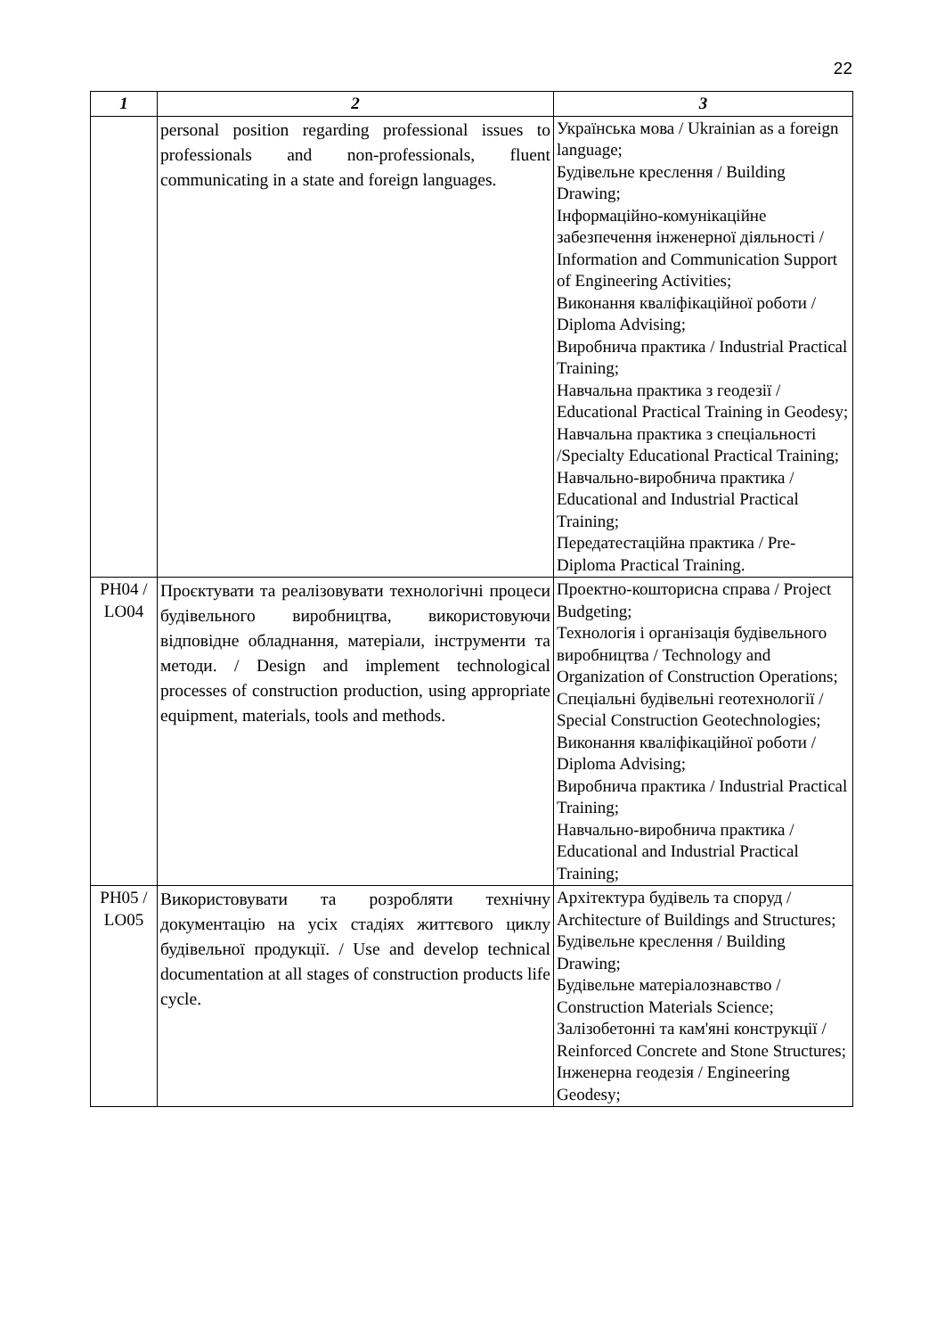22
| 1 | 2 | 3 |
| --- | --- | --- |
| | personal position regarding professional issues to professionals and non-professionals, fluent communicating in a state and foreign languages. | Українська мова / Ukrainian as a foreign language; Будівельне креслення / Building Drawing; Інформаційно-комунікаційне забезпечення інженерної діяльності / Information and Communication Support of Engineering Activities; Виконання кваліфікаційної роботи / Diploma Advising; Виробнича практика / Industrial Practical Training; Навчальна практика з геодезії / Educational Practical Training in Geodesy; Навчальна практика з спеціальності /Specialty Educational Practical Training; Навчально-виробнича практика / Educational and Industrial Practical Training; Передатестаційна практика / Pre-Diploma Practical Training. |
| PH04 / LO04 | Проєктувати та реалізовувати технологічні процеси будівельного виробництва, використовуючи відповідне обладнання, матеріали, інструменти та методи. / Design and implement technological processes of construction production, using appropriate equipment, materials, tools and methods. | Проектно-кошторисна справа / Project Budgeting; Технологія і організація будівельного виробництва / Technology and Organization of Construction Operations; Спеціальні будівельні геотехнології / Special Construction Geotechnologies; Виконання кваліфікаційної роботи / Diploma Advising; Виробнича практика / Industrial Practical Training; Навчально-виробнича практика / Educational and Industrial Practical Training; |
| PH05 / LO05 | Використовувати та розробляти технічну документацію на усіх стадіях життєвого циклу будівельної продукції. / Use and develop technical documentation at all stages of construction products life cycle. | Архітектура будівель та споруд / Architecture of Buildings and Structures; Будівельне креслення / Building Drawing; Будівельне матеріалознавство / Construction Materials Science; Залізобетонні та кам'яні конструкції / Reinforced Concrete and Stone Structures; Інженерна геодезія / Engineering Geodesy; |